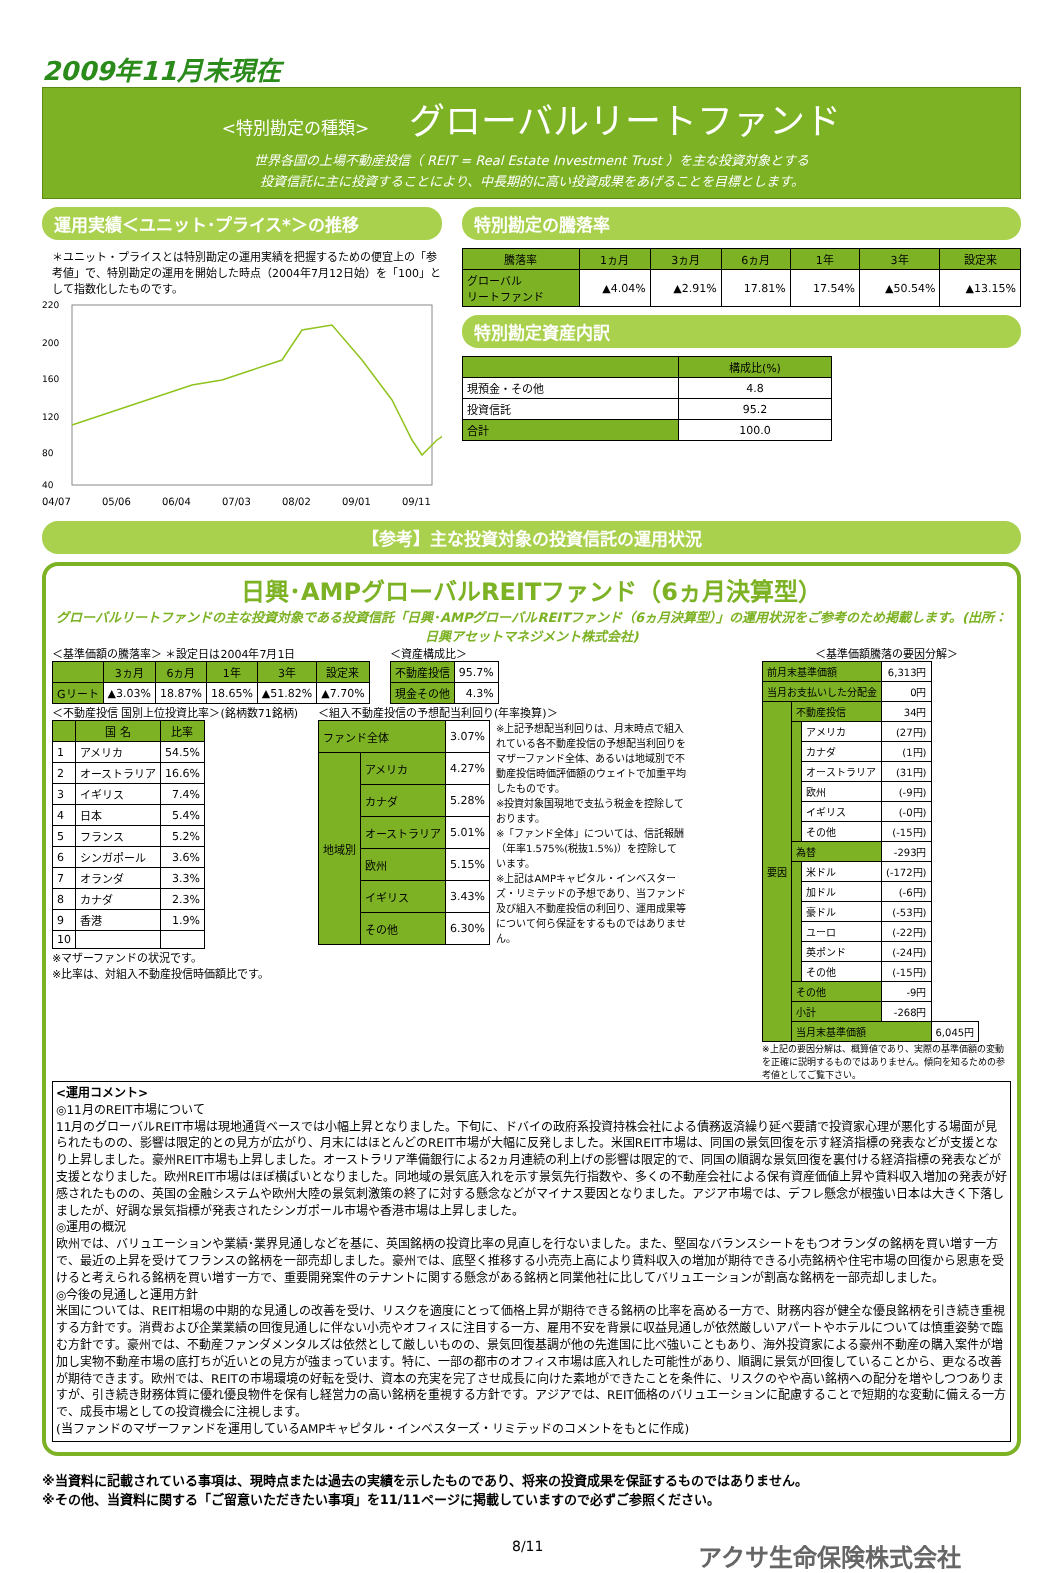2009年11月末現在
<特別勘定の種類> グローバルリートファンド
世界各国の上場不動産投信（ REIT = Real Estate Investment Trust ）を主な投資対象とする
投資信託に主に投資することにより、中長期的に高い投資成果をあげることを目標とします。
運用実績＜ユニット･プライス*＞の推移
＊ユニット・プライスとは特別勘定の運用実績を把握するための便宜上の「参考値」で、特別勘定の運用を開始した時点（2004年7月12日始）を「100」として指数化したものです。
220
200
160
120
80
40
04/07
05/06
06/04
07/03
08/02
09/01
09/11
特別勘定の騰落率
| 騰落率 | 1ヵ月 | 3ヵ月 | 6ヵ月 | 1年 | 3年 | 設定来 |
| --- | --- | --- | --- | --- | --- | --- |
| グローバル リートファンド | ▲4.04% | ▲2.91% | 17.81% | 17.54% | ▲50.54% | ▲13.15% |
特別勘定資産内訳
| | 構成比(%) |
| --- | --- |
| 現預金・その他 | 4.8 |
| 投資信託 | 95.2 |
| 合計 | 100.0 |
【参考】主な投資対象の投資信託の運用状況
日興･AMPグローバルREITファンド（6ヵ月決算型）
グローバルリートファンドの主な投資対象である投資信託「日興･AMPグローバルREITファンド（6ヵ月決算型）」の運用状況をご参考のため掲載します。(出所：日興アセットマネジメント株式会社)
＜基準価額の騰落率＞ ＊設定日は2004年7月1日
| | 3ヵ月 | 6ヵ月 | 1年 | 3年 | 設定来 |
| --- | --- | --- | --- | --- | --- |
| Gリート | ▲3.03% | 18.87% | 18.65% | ▲51.82% | ▲7.70% |
＜資産構成比＞
| 不動産投信 | 95.7% |
| 現金その他 | 4.3% |
＜不動産投信 国別上位投資比率＞(銘柄数71銘柄)
| | 国 名 | 比率 |
| --- | --- | --- |
| 1 | アメリカ | 54.5% |
| 2 | オーストラリア | 16.6% |
| 3 | イギリス | 7.4% |
| 4 | 日本 | 5.4% |
| 5 | フランス | 5.2% |
| 6 | シンガポール | 3.6% |
| 7 | オランダ | 3.3% |
| 8 | カナダ | 2.3% |
| 9 | 香港 | 1.9% |
| 10 | | |
※マザーファンドの状況です。
※比率は、対組入不動産投信時価額比です。
＜組入不動産投信の予想配当利回り(年率換算)＞
| ファンド全体 | | 3.07% |
| 地域別 | アメリカ | 4.27% |
| | カナダ | 5.28% |
| | オーストラリア | 5.01% |
| | 欧州 | 5.15% |
| | イギリス | 3.43% |
| | その他 | 6.30% |
※上記予想配当利回りは、月末時点で組入れている各不動産投信の予想配当利回りをマザーファンド全体、あるいは地域別で不動産投信時価評価額のウェイトで加重平均したものです。
※投資対象国現地で支払う税金を控除しております。
※「ファンド全体」については、信託報酬（年率1.575%(税抜1.5%)）を控除しています。
※上記はAMPキャピタル・インベスターズ・リミテッドの予想であり、当ファンド及び組入不動産投信の利回り、運用成果等について何ら保証をするものではありません。
＜基準価額騰落の要因分解＞
| 前月末基準価額 | | | 6,313円 | |
| 当月お支払いした分配金 | | | 0円 | |
| 要因 | 不動産投信 | | 34円 | |
| | | アメリカ | (27円) | |
| | | カナダ | (1円) | |
| | | オーストラリア | (31円) | |
| | | 欧州 | (-9円) | |
| | | イギリス | (-0円) | |
| | | その他 | (-15円) | |
| | 為替 | | -293円 | |
| | | 米ドル | (-172円) | |
| | | 加ドル | (-6円) | |
| | | 豪ドル | (-53円) | |
| | | ユーロ | (-22円) | |
| | | 英ポンド | (-24円) | |
| | | その他 | (-15円) | |
| | その他 | | -9円 | |
| | 小計 | | -268円 | |
| | 当月末基準価額 | | | 6,045円 |
※上記の要因分解は、概算値であり、実際の基準価額の変動を正確に説明するものではありません。傾向を知るための参考値としてご覧下さい。
<運用コメント>
◎11月のREIT市場について
11月のグローバルREIT市場は現地通貨ベースでは小幅上昇となりました。下旬に、ドバイの政府系投資持株会社による債務返済繰り延べ要請で投資家心理が悪化する場面が見られたものの、影響は限定的との見方が広がり、月末にはほとんどのREIT市場が大幅に反発しました。米国REIT市場は、同国の景気回復を示す経済指標の発表などが支援となり上昇しました。豪州REIT市場も上昇しました。オーストラリア準備銀行による2ヵ月連続の利上げの影響は限定的で、同国の順調な景気回復を裏付ける経済指標の発表などが支援となりました。欧州REIT市場はほぼ横ばいとなりました。同地域の景気底入れを示す景気先行指数や、多くの不動産会社による保有資産価値上昇や賃料収入増加の発表が好感されたものの、英国の金融システムや欧州大陸の景気刺激策の終了に対する懸念などがマイナス要因となりました。アジア市場では、デフレ懸念が根強い日本は大きく下落しましたが、好調な景気指標が発表されたシンガポール市場や香港市場は上昇しました。
◎運用の概況
欧州では、バリュエーションや業績･業界見通しなどを基に、英国銘柄の投資比率の見直しを行ないました。また、堅固なバランスシートをもつオランダの銘柄を買い増す一方で、最近の上昇を受けてフランスの銘柄を一部売却しました。豪州では、底堅く推移する小売売上高により賃料収入の増加が期待できる小売銘柄や住宅市場の回復から恩恵を受けると考えられる銘柄を買い増す一方で、重要開発案件のテナントに関する懸念がある銘柄と同業他社に比してバリュエーションが割高な銘柄を一部売却しました。
◎今後の見通しと運用方針
米国については、REIT相場の中期的な見通しの改善を受け、リスクを適度にとって価格上昇が期待できる銘柄の比率を高める一方で、財務内容が健全な優良銘柄を引き続き重視する方針です。消費および企業業績の回復見通しに伴ない小売やオフィスに注目する一方、雇用不安を背景に収益見通しが依然厳しいアパートやホテルについては慎重姿勢で臨む方針です。豪州では、不動産ファンダメンタルズは依然として厳しいものの、景気回復基調が他の先進国に比べ強いこともあり、海外投資家による豪州不動産の購入案件が増加し実物不動産市場の底打ちが近いとの見方が強まっています。特に、一部の都市のオフィス市場は底入れした可能性があり、順調に景気が回復していることから、更なる改善が期待できます。欧州では、REITの市場環境の好転を受け、資本の充実を完了させ成長に向けた素地ができたことを条件に、リスクのやや高い銘柄への配分を増やしつつありますが、引き続き財務体質に優れ優良物件を保有し経営力の高い銘柄を重視する方針です。アジアでは、REIT価格のバリュエーションに配慮することで短期的な変動に備える一方で、成長市場としての投資機会に注視します。
(当ファンドのマザーファンドを運用しているAMPキャピタル・インベスターズ・リミテッドのコメントをもとに作成)
※当資料に記載されている事項は、現時点または過去の実績を示したものであり、将来の投資成果を保証するものではありません。
※その他、当資料に関する「ご留意いただきたい事項」を11/11ページに掲載していますので必ずご参照ください。
8/11 アクサ生命保険株式会社